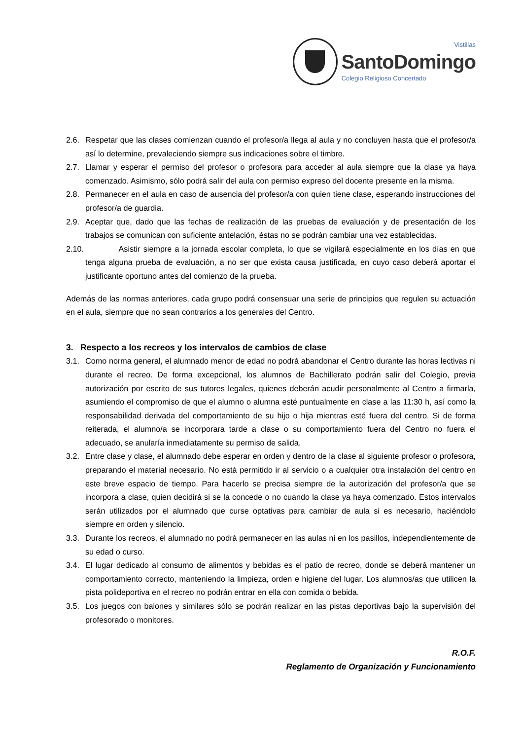Vistillas
SantoDomingo
Colegio Religioso Concertado
2.6. Respetar que las clases comienzan cuando el profesor/a llega al aula y no concluyen hasta que el profesor/a así lo determine, prevaleciendo siempre sus indicaciones sobre el timbre.
2.7. Llamar y esperar el permiso del profesor o profesora para acceder al aula siempre que la clase ya haya comenzado. Asimismo, sólo podrá salir del aula con permiso expreso del docente presente en la misma.
2.8. Permanecer en el aula en caso de ausencia del profesor/a con quien tiene clase, esperando instrucciones del profesor/a de guardia.
2.9. Aceptar que, dado que las fechas de realización de las pruebas de evaluación y de presentación de los trabajos se comunican con suficiente antelación, éstas no se podrán cambiar una vez establecidas.
2.10. Asistir siempre a la jornada escolar completa, lo que se vigilará especialmente en los días en que tenga alguna prueba de evaluación, a no ser que exista causa justificada, en cuyo caso deberá aportar el justificante oportuno antes del comienzo de la prueba.
Además de las normas anteriores, cada grupo podrá consensuar una serie de principios que regulen su actuación en el aula, siempre que no sean contrarios a los generales del Centro.
3. Respecto a los recreos y los intervalos de cambios de clase
3.1. Como norma general, el alumnado menor de edad no podrá abandonar el Centro durante las horas lectivas ni durante el recreo. De forma excepcional, los alumnos de Bachillerato podrán salir del Colegio, previa autorización por escrito de sus tutores legales, quienes deberán acudir personalmente al Centro a firmarla, asumiendo el compromiso de que el alumno o alumna esté puntualmente en clase a las 11:30 h, así como la responsabilidad derivada del comportamiento de su hijo o hija mientras esté fuera del centro. Si de forma reiterada, el alumno/a se incorporara tarde a clase o su comportamiento fuera del Centro no fuera el adecuado, se anularía inmediatamente su permiso de salida.
3.2. Entre clase y clase, el alumnado debe esperar en orden y dentro de la clase al siguiente profesor o profesora, preparando el material necesario. No está permitido ir al servicio o a cualquier otra instalación del centro en este breve espacio de tiempo. Para hacerlo se precisa siempre de la autorización del profesor/a que se incorpora a clase, quien decidirá si se la concede o no cuando la clase ya haya comenzado. Estos intervalos serán utilizados por el alumnado que curse optativas para cambiar de aula si es necesario, haciéndolo siempre en orden y silencio.
3.3. Durante los recreos, el alumnado no podrá permanecer en las aulas ni en los pasillos, independientemente de su edad o curso.
3.4. El lugar dedicado al consumo de alimentos y bebidas es el patio de recreo, donde se deberá mantener un comportamiento correcto, manteniendo la limpieza, orden e higiene del lugar. Los alumnos/as que utilicen la pista polideportiva en el recreo no podrán entrar en ella con comida o bebida.
3.5. Los juegos con balones y similares sólo se podrán realizar en las pistas deportivas bajo la supervisión del profesorado o monitores.
R.O.F.
Reglamento de Organización y Funcionamiento